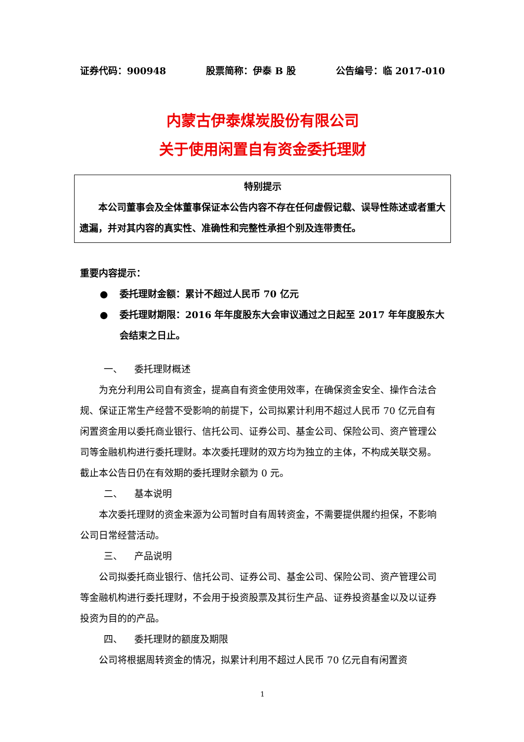证券代码：900948 股票简称：伊泰 B 股 公告编号：临 2017-010
内蒙古伊泰煤炭股份有限公司
关于使用闲置自有资金委托理财
特别提示
本公司董事会及全体董事保证本公告内容不存在任何虚假记载、误导性陈述或者重大遗漏，并对其内容的真实性、准确性和完整性承担个别及连带责任。
重要内容提示：
● 委托理财金额：累计不超过人民币 70 亿元
● 委托理财期限：2016 年年度股东大会审议通过之日起至 2017 年年度股东大会结束之日止。
一、 委托理财概述
为充分利用公司自有资金，提高自有资金使用效率，在确保资金安全、操作合法合规、保证正常生产经营不受影响的前提下，公司拟累计利用不超过人民币 70 亿元自有闲置资金用以委托商业银行、信托公司、证券公司、基金公司、保险公司、资产管理公司等金融机构进行委托理财。本次委托理财的双方均为独立的主体，不构成关联交易。截止本公告日仍在有效期的委托理财余额为 0 元。
二、 基本说明
本次委托理财的资金来源为公司暂时自有周转资金，不需要提供履约担保，不影响公司日常经营活动。
三、 产品说明
公司拟委托商业银行、信托公司、证券公司、基金公司、保险公司、资产管理公司等金融机构进行委托理财，不会用于投资股票及其衍生产品、证券投资基金以及以证券投资为目的的产品。
四、 委托理财的额度及期限
公司将根据周转资金的情况，拟累计利用不超过人民币 70 亿元自有闲置资
1